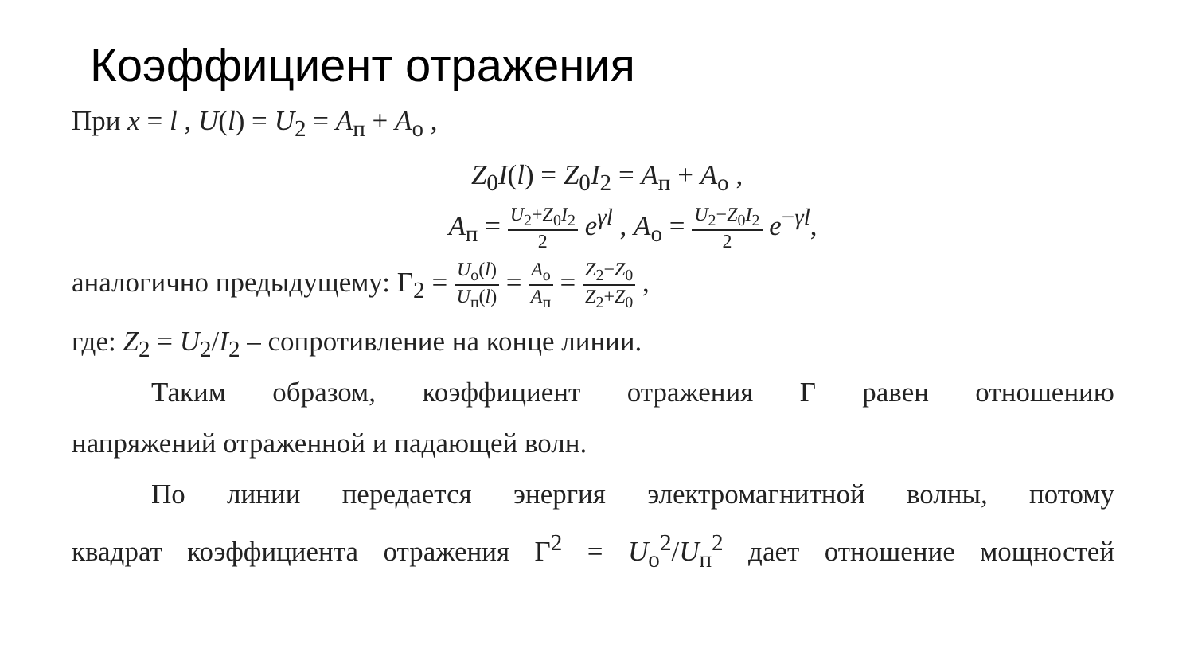Коэффициент отражения
При x = l , U(l) = U<sub>2</sub> = A<sub>п</sub> + A<sub>о</sub> ,
Z<sub>0</sub>I(l) = Z<sub>0</sub>I<sub>2</sub> = A<sub>п</sub> + A<sub>о</sub> ,
A<sub>п</sub> = U<sub>2</sub>+Z<sub>0</sub>I<sub>2</sub> 2 e<sup>γl</sup> , A<sub>о</sub> = U<sub>2</sub>−Z<sub>0</sub>I<sub>2</sub> 2 e<sup>−γl</sup>,
аналогично предыдущему: Γ<sub>2</sub> = U<sub>о</sub>(l) U<sub>п</sub>(l) = A<sub>о</sub> A<sub>п</sub> = Z<sub>2</sub>−Z<sub>0</sub> Z<sub>2</sub>+Z<sub>0</sub> ,
где: Z<sub>2</sub> = U<sub>2</sub>/I<sub>2</sub> – сопротивление на конце линии.
Таким образом, коэффициент отражения Г равен отношению
напряжений отраженной и падающей волн.
По линии передается энергия электромагнитной волны, потому
квадрат коэффициента отражения Γ<sup>2</sup> = U<sub>о</sub><sup>2</sup>/U<sub>п</sub><sup>2</sup> дает отношение мощностей